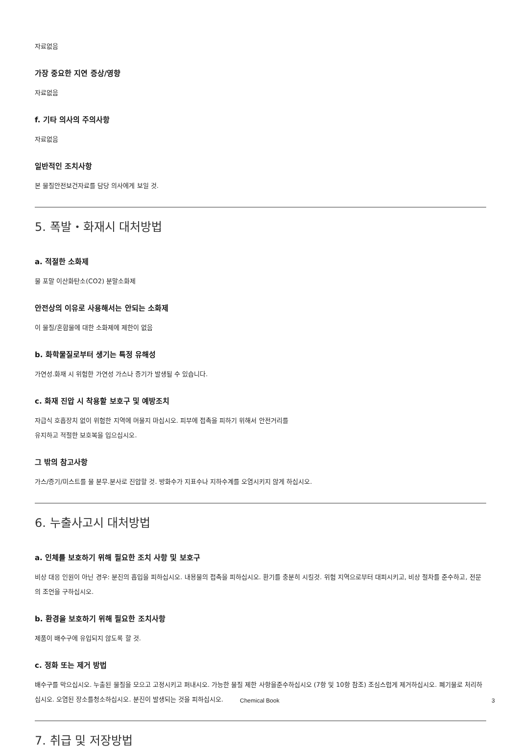자료없음
가장 중요한 지연 증상/영향
자료없음
f. 기타 의사의 주의사항
자료없음
일반적인 조치사항
본 물질안전보건자료를 담당 의사에게 보일 것.
5. 폭발・화재시 대처방법
a. 적절한 소화제
물 포말 이산화탄소(CO2) 분말소화제
안전상의 이유로 사용해서는 안되는 소화제
이 물질/혼합물에 대한 소화제에 제한이 없음
b. 화학물질로부터 생기는 특정 유해성
가연성.화재 시 위험한 가연성 가스나 증기가 발생될 수 있습니다.
c. 화재 진압 시 착용할 보호구 및 예방조치
자급식 호흡장치 없이 위험한 지역에 머물지 마십시오. 피부에 접촉을 피하기 위해서 안전거리를
유지하고 적절한 보호복을 입으십시오.
그 밖의 참고사항
가스/증기/미스트를 물 분무.분사로 진압할 것. 방화수가 지표수나 지하수계를 오염시키지 않게 하십시오.
6. 누출사고시 대처방법
a. 인체를 보호하기 위해 필요한 조치 사항 및 보호구
비상 대응 인원이 아닌 경우: 분진의 흡입을 피하십시오. 내용물의 접촉을 피하십시오. 환기를 충분히 시킬것. 위험 지역으로부터 대피시키고, 비상 절차를 준수하고, 전문의 조언을 구하십시오.
b. 환경을 보호하기 위해 필요한 조치사항
제품이 배수구에 유입되지 않도록 할 것.
c. 정화 또는 제거 방법
배수구를 막으십시오. 누출된 물질을 모으고 고정시키고 퍼내시오. 가능한 물질 제한 사항을준수하십시오 (7항 및 10항 참조) 조심스럽게 제거하십시오. 폐기물로 처리하십시오. 오염된 장소를청소하십시오. 분진이 발생되는 것을 피하십시오.
7. 취급 및 저장방법
Chemical Book 3